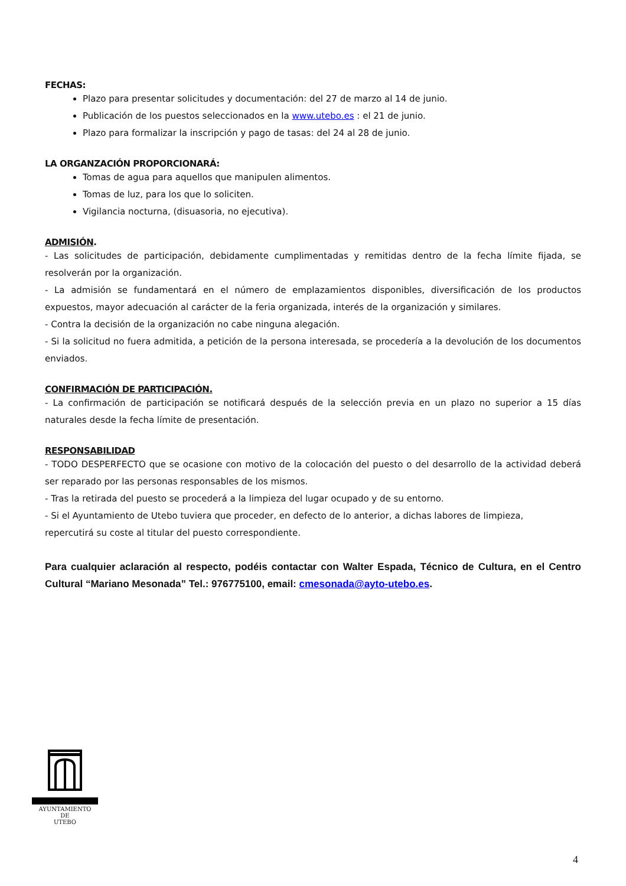FECHAS:
Plazo para presentar solicitudes y documentación: del 27 de marzo al 14 de junio.
Publicación de los puestos seleccionados en la www.utebo.es : el 21 de junio.
Plazo para formalizar la inscripción y pago de tasas: del 24 al 28 de junio.
LA ORGANZACIÓN PROPORCIONARÁ:
Tomas de agua para aquellos que manipulen alimentos.
Tomas de luz, para los que lo soliciten.
Vigilancia nocturna, (disuasoria, no ejecutiva).
ADMISIÓN.
- Las solicitudes de participación, debidamente cumplimentadas y remitidas dentro de la fecha límite fijada, se resolverán por la organización.
- La admisión se fundamentará en el número de emplazamientos disponibles, diversificación de los productos expuestos, mayor adecuación al carácter de la feria organizada, interés de la organización y similares.
- Contra la decisión de la organización no cabe ninguna alegación.
- Si la solicitud no fuera admitida, a petición de la persona interesada, se procedería a la devolución de los documentos enviados.
CONFIRMACIÓN DE PARTICIPACIÓN.
- La confirmación de participación se notificará después de la selección previa en un plazo no superior a 15 días naturales desde la fecha límite de presentación.
RESPONSABILIDAD
- TODO DESPERFECTO que se ocasione con motivo de la colocación del puesto o del desarrollo de la actividad deberá ser reparado por las personas responsables de los mismos.
- Tras la retirada del puesto se procederá a la limpieza del lugar ocupado y de su entorno.
- Si el Ayuntamiento de Utebo tuviera que proceder, en defecto de lo anterior, a dichas labores de limpieza,
repercutirá su coste al titular del puesto correspondiente.
Para cualquier aclaración al respecto, podéis contactar con Walter Espada, Técnico de Cultura, en el Centro Cultural “Mariano Mesonada” Tel.: 976775100, email: cmesonada@ayto-utebo.es.
AYUNTAMIENTO
DE
UTEBO
4